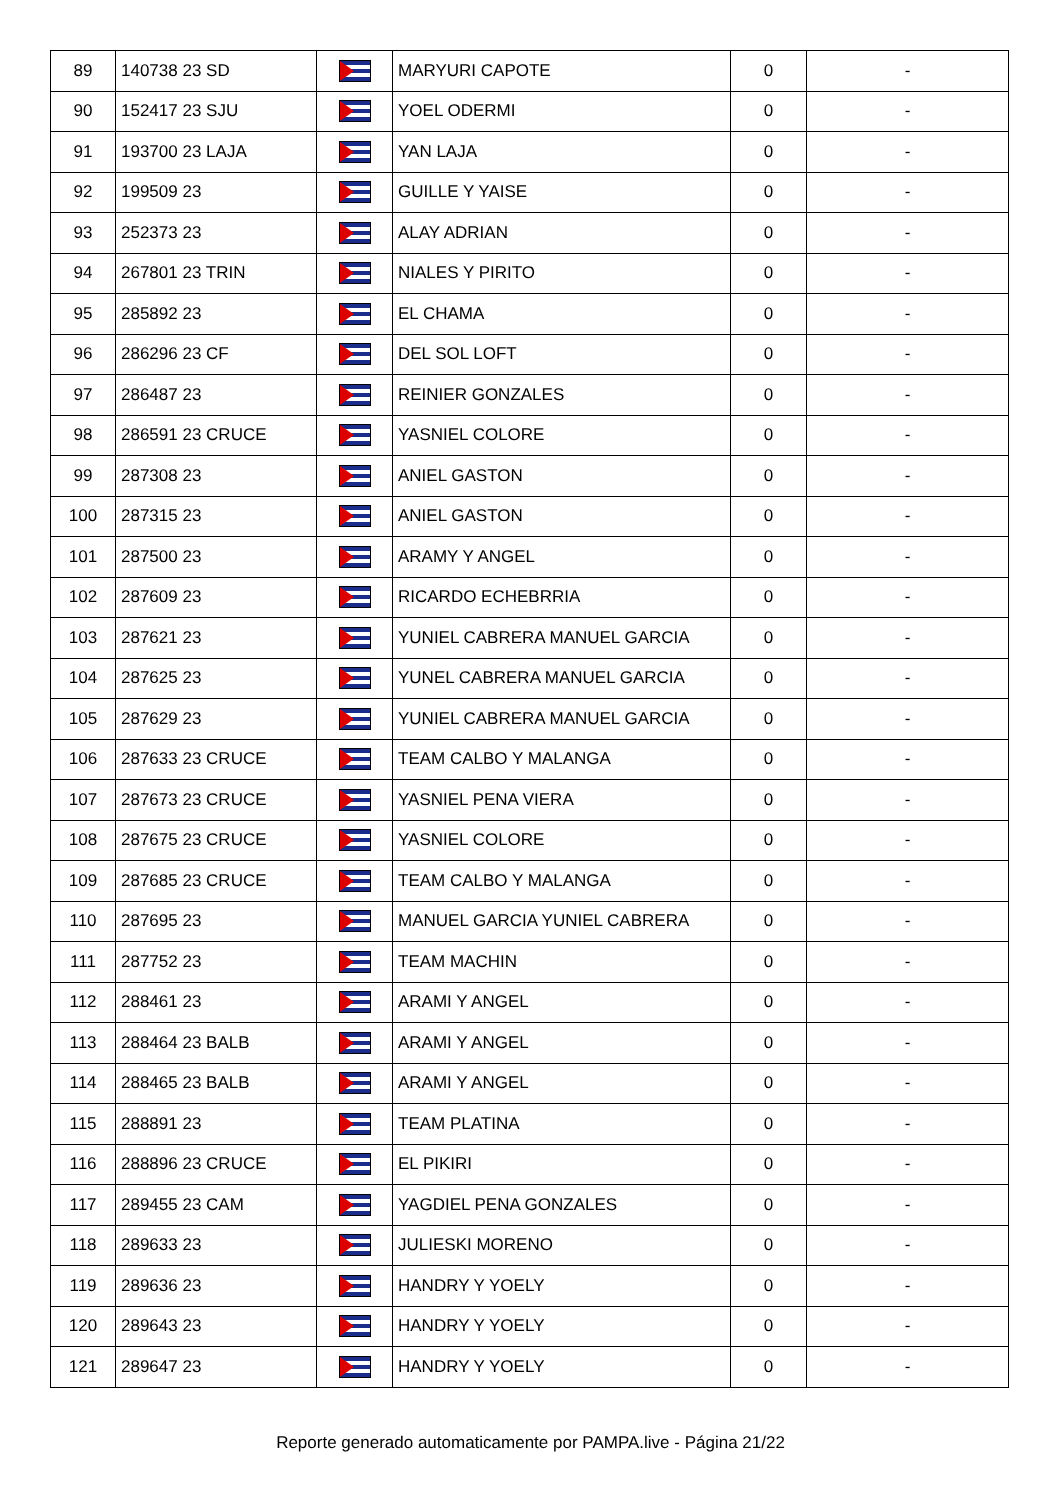| 89 | 140738 23 SD | | MARYURI CAPOTE | 0 | - |
| 90 | 152417 23 SJU | | YOEL ODERMI | 0 | - |
| 91 | 193700 23 LAJA | | YAN LAJA | 0 | - |
| 92 | 199509 23 | | GUILLE Y YAISE | 0 | - |
| 93 | 252373 23 | | ALAY ADRIAN | 0 | - |
| 94 | 267801 23 TRIN | | NIALES Y PIRITO | 0 | - |
| 95 | 285892 23 | | EL CHAMA | 0 | - |
| 96 | 286296 23 CF | | DEL SOL LOFT | 0 | - |
| 97 | 286487 23 | | REINIER GONZALES | 0 | - |
| 98 | 286591 23 CRUCE | | YASNIEL COLORE | 0 | - |
| 99 | 287308 23 | | ANIEL GASTON | 0 | - |
| 100 | 287315 23 | | ANIEL GASTON | 0 | - |
| 101 | 287500 23 | | ARAMY Y ANGEL | 0 | - |
| 102 | 287609 23 | | RICARDO ECHEBRRIA | 0 | - |
| 103 | 287621 23 | | YUNIEL CABRERA MANUEL GARCIA | 0 | - |
| 104 | 287625 23 | | YUNEL CABRERA MANUEL GARCIA | 0 | - |
| 105 | 287629 23 | | YUNIEL CABRERA MANUEL GARCIA | 0 | - |
| 106 | 287633 23 CRUCE | | TEAM CALBO Y MALANGA | 0 | - |
| 107 | 287673 23 CRUCE | | YASNIEL PENA VIERA | 0 | - |
| 108 | 287675 23 CRUCE | | YASNIEL COLORE | 0 | - |
| 109 | 287685 23 CRUCE | | TEAM CALBO Y MALANGA | 0 | - |
| 110 | 287695 23 | | MANUEL GARCIA YUNIEL CABRERA | 0 | - |
| 111 | 287752 23 | | TEAM MACHIN | 0 | - |
| 112 | 288461 23 | | ARAMI Y ANGEL | 0 | - |
| 113 | 288464 23 BALB | | ARAMI Y ANGEL | 0 | - |
| 114 | 288465 23 BALB | | ARAMI Y ANGEL | 0 | - |
| 115 | 288891 23 | | TEAM PLATINA | 0 | - |
| 116 | 288896 23 CRUCE | | EL PIKIRI | 0 | - |
| 117 | 289455 23 CAM | | YAGDIEL PENA GONZALES | 0 | - |
| 118 | 289633 23 | | JULIESKI MORENO | 0 | - |
| 119 | 289636 23 | | HANDRY Y YOELY | 0 | - |
| 120 | 289643 23 | | HANDRY Y YOELY | 0 | - |
| 121 | 289647 23 | | HANDRY Y YOELY | 0 | - |
Reporte generado automaticamente por PAMPA.live - Página 21/22